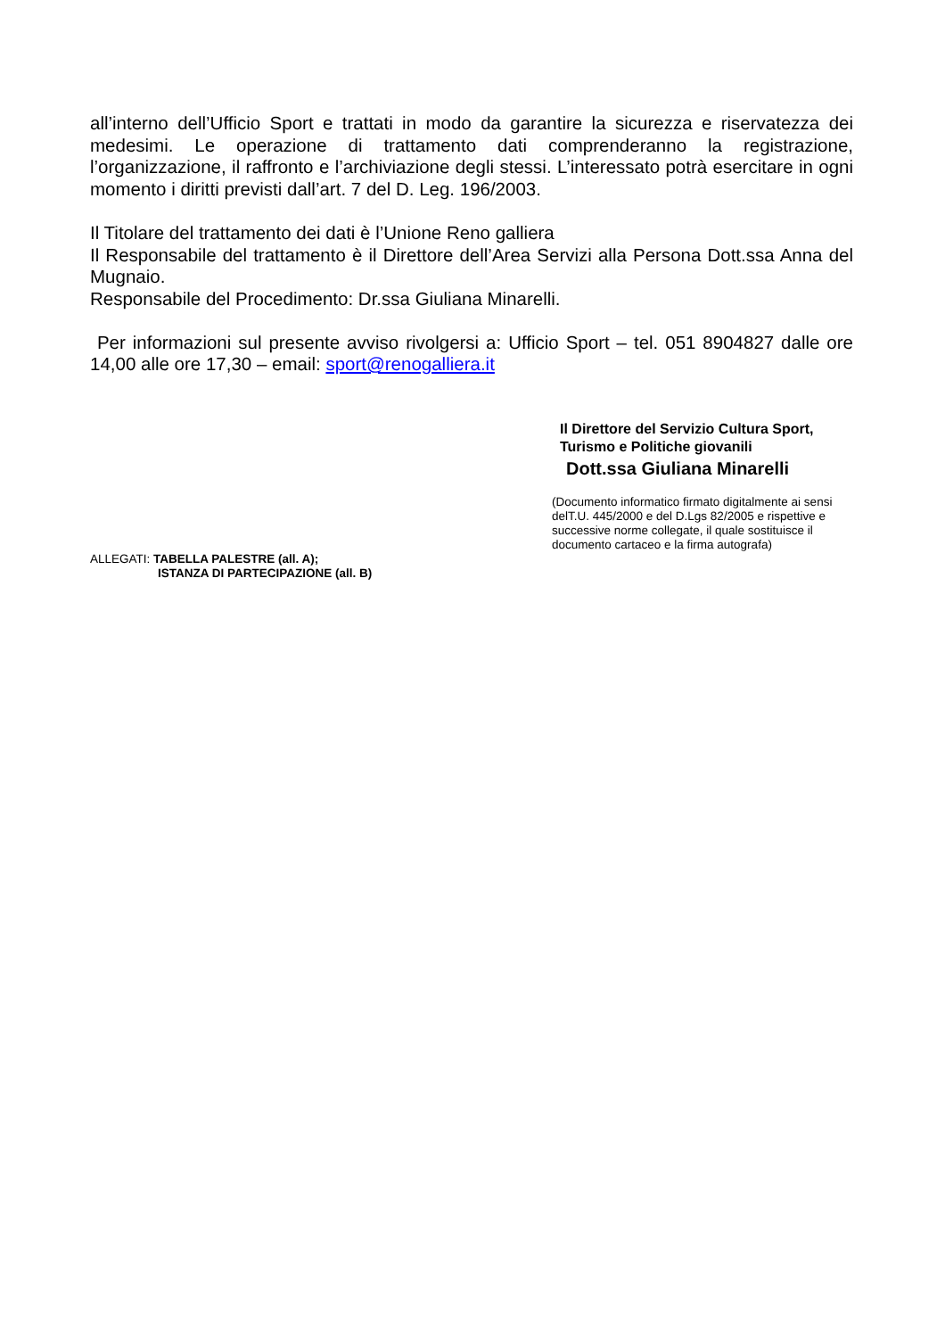all’interno dell’Ufficio Sport e trattati in modo da garantire la sicurezza e riservatezza dei medesimi. Le operazione di trattamento dati comprenderanno la registrazione, l’organizzazione, il raffronto e l’archiviazione degli stessi. L’interessato potrà esercitare in ogni momento i diritti previsti dall’art. 7 del D. Leg. 196/2003.
Il Titolare del trattamento dei dati è l’Unione Reno galliera
Il Responsabile del trattamento è il Direttore dell’Area Servizi alla Persona Dott.ssa Anna del Mugnaio.
Responsabile del Procedimento: Dr.ssa Giuliana Minarelli.
Per informazioni sul presente avviso rivolgersi a: Ufficio Sport – tel. 051 8904827 dalle ore 14,00 alle ore 17,30 – email: sport@renogalliera.it
Il Direttore del Servizio Cultura Sport,
Turismo e Politiche giovanili
Dott.ssa Giuliana Minarelli
(Documento informatico firmato digitalmente ai sensi delT.U. 445/2000 e del D.Lgs 82/2005 e rispettive e successive norme collegate, il quale sostituisce il documento cartaceo e la firma autografa)
ALLEGATI: TABELLA PALESTRE (all. A);
ISTANZA DI PARTECIPAZIONE (all. B)